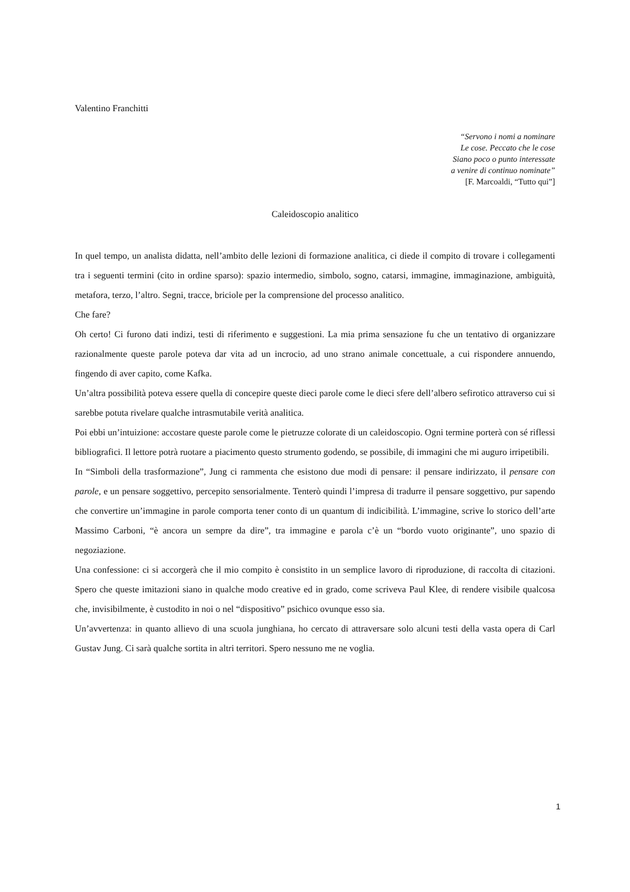Valentino Franchitti
“Servono i nomi a nominare
Le cose. Peccato che le cose
Siano poco o punto interessate
a venire di continuo nominate”
[F. Marcoaldi, “Tutto qui”]
Caleidoscopio analitico
In quel tempo, un analista didatta, nell’ambito delle lezioni di formazione analitica, ci diede il compito di trovare i collegamenti tra i seguenti termini (cito in ordine sparso): spazio intermedio, simbolo, sogno, catarsi, immagine, immaginazione, ambiguità, metafora, terzo, l’altro. Segni, tracce, briciole per la comprensione del processo analitico.
Che fare?
Oh certo! Ci furono dati indizi, testi di riferimento e suggestioni. La mia prima sensazione fu che un tentativo di organizzare razionalmente queste parole poteva dar vita ad un incrocio, ad uno strano animale concettuale, a cui rispondere annuendo, fingendo di aver capito, come Kafka.
Un’altra possibilità poteva essere quella di concepire queste dieci parole come le dieci sfere dell’albero sefirotico attraverso cui si sarebbe potuta rivelare qualche intrasmutabile verità analitica.
Poi ebbi un’intuizione: accostare queste parole come le pietruzze colorate di un caleidoscopio. Ogni termine porterà con sé riflessi bibliografici. Il lettore potrà ruotare a piacimento questo strumento godendo, se possibile, di immagini che mi auguro irripetibili.
In “Simboli della trasformazione”, Jung ci rammenta che esistono due modi di pensare: il pensare indirizzato, il pensare con parole, e un pensare soggettivo, percepito sensorialmente. Tenterò quindi l’impresa di tradurre il pensare soggettivo, pur sapendo che convertire un’immagine in parole comporta tener conto di un quantum di indicibilità. L’immagine, scrive lo storico dell’arte Massimo Carboni, “è ancora un sempre da dire”, tra immagine e parola c’è un “bordo vuoto originante”, uno spazio di negoziazione.
Una confessione: ci si accorgerà che il mio compito è consistito in un semplice lavoro di riproduzione, di raccolta di citazioni. Spero che queste imitazioni siano in qualche modo creative ed in grado, come scriveva Paul Klee, di rendere visibile qualcosa che, invisibilmente, è custodito in noi o nel “dispositivo” psichico ovunque esso sia.
Un’avvertenza: in quanto allievo di una scuola junghiana, ho cercato di attraversare solo alcuni testi della vasta opera di Carl Gustav Jung. Ci sarà qualche sortita in altri territori. Spero nessuno me ne voglia.
1